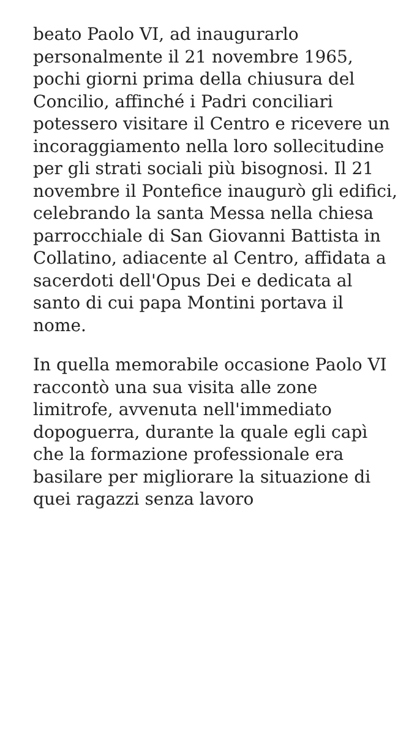beato Paolo VI, ad inaugurarlo personalmente il 21 novembre 1965, pochi giorni prima della chiusura del Concilio, affinché i Padri conciliari potessero visitare il Centro e ricevere un incoraggiamento nella loro sollecitudine per gli strati sociali più bisognosi. Il 21 novembre il Pontefice inaugurò gli edifici, celebrando la santa Messa nella chiesa parrocchiale di San Giovanni Battista in Collatino, adiacente al Centro, affidata a sacerdoti dell'Opus Dei e dedicata al santo di cui papa Montini portava il nome.
In quella memorabile occasione Paolo VI raccontò una sua visita alle zone limitrofe, avvenuta nell'immediato dopoguerra, durante la quale egli capì che la formazione professionale era basilare per migliorare la situazione di quei ragazzi senza lavoro